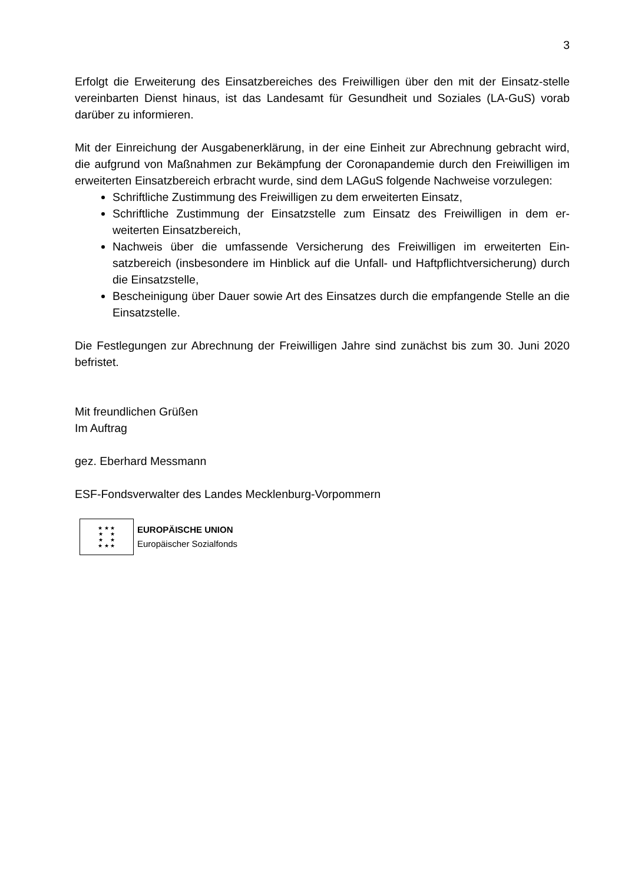3
Erfolgt die Erweiterung des Einsatzbereiches des Freiwilligen über den mit der Einsatz-stelle vereinbarten Dienst hinaus, ist das Landesamt für Gesundheit und Soziales (LA-GuS) vorab darüber zu informieren.
Mit der Einreichung der Ausgabenerklärung, in der eine Einheit zur Abrechnung gebracht wird, die aufgrund von Maßnahmen zur Bekämpfung der Coronapandemie durch den Freiwilligen im erweiterten Einsatzbereich erbracht wurde, sind dem LAGuS folgende Nachweise vorzulegen:
Schriftliche Zustimmung des Freiwilligen zu dem erweiterten Einsatz,
Schriftliche Zustimmung der Einsatzstelle zum Einsatz des Freiwilligen in dem er-weiterten Einsatzbereich,
Nachweis über die umfassende Versicherung des Freiwilligen im erweiterten Ein-satzbereich (insbesondere im Hinblick auf die Unfall- und Haftpflichtversicherung) durch die Einsatzstelle,
Bescheinigung über Dauer sowie Art des Einsatzes durch die empfangende Stelle an die Einsatzstelle.
Die Festlegungen zur Abrechnung der Freiwilligen Jahre sind zunächst bis zum 30. Juni 2020 befristet.
Mit freundlichen Grüßen
Im Auftrag
gez. Eberhard Messmann
ESF-Fondsverwalter des Landes Mecklenburg-Vorpommern
★ ★ ★
★ ★
★ ★
★ ★ ★
EUROPÄISCHE UNION
Europäischer Sozialfonds